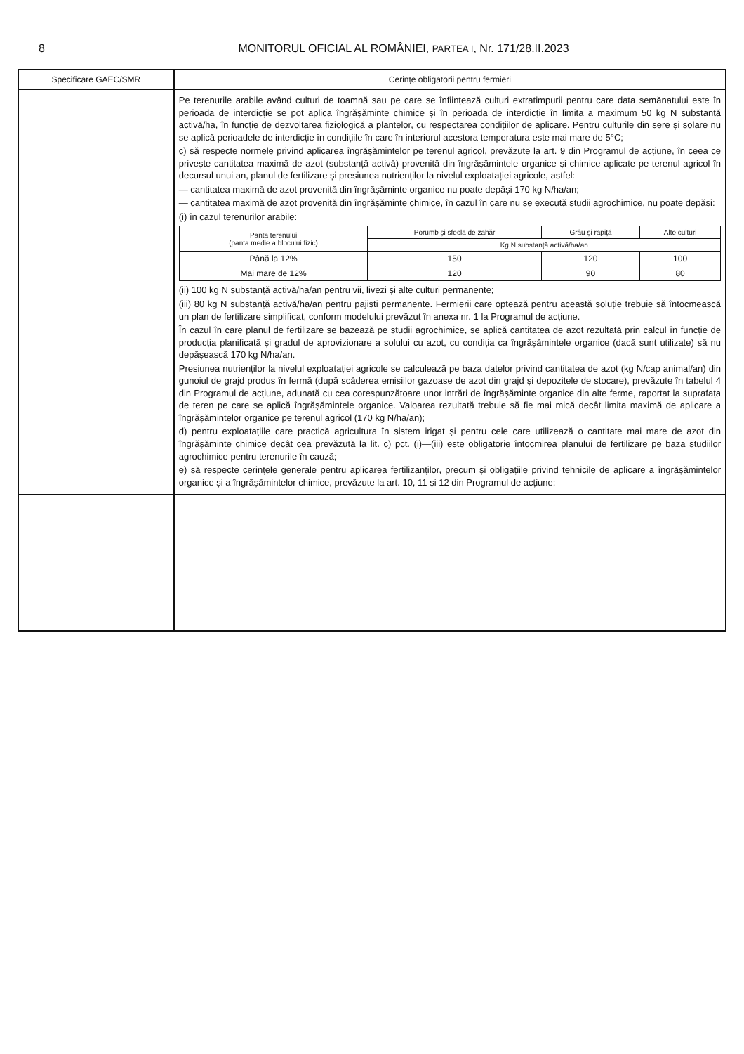8 MONITORUL OFICIAL AL ROMÂNIEI, PARTEA I, Nr. 171/28.II.2023
| Specificare GAEC/SMR | Cerințe obligatorii pentru fermieri |
| --- | --- |
| | Pe terenurile arabile având culturi de toamnă sau pe care se înființează culturi extratimpurii pentru care data semănatului este în perioada de interdicție se pot aplica îngrășăminte chimice și în perioada de interdicție în limita a maximum 50 kg N substanță activă/ha, în funcție de dezvoltarea fiziologică a plantelor, cu respectarea condițiilor de aplicare. Pentru culturile din sere și solare nu se aplică perioadele de interdicție în condițiile în care în interiorul acestora temperatura este mai mare de 5°C; c) să respecte normele privind aplicarea îngrășămintelor pe terenul agricol, prevăzute la art. 9 din Programul de acțiune, în ceea ce privește cantitatea maximă de azot (substanță activă) provenită din îngrășămintele organice și chimice aplicate pe terenul agricol în decursul unui an, planul de fertilizare și presiunea nutrienților la nivelul exploatației agricole, astfel: — cantitatea maximă de azot provenită din îngrășăminte organice nu poate depăși 170 kg N/ha/an; — cantitatea maximă de azot provenită din îngrășăminte chimice, în cazul în care nu se execută studii agrochimice, nu poate depăși: (i) în cazul terenurilor arabile: / Panta terenului (panta medie a blocului fizic) / Porumb și sfeclă de zahăr / Grâu și rapiță / Alte culturi / / --- / --- / --- / --- / / / Kg N substanță activă/ha/an / / / / Până la 12% / 150 / 120 / 100 / / Mai mare de 12% / 120 / 90 / 80 / (ii) 100 kg N substanță activă/ha/an pentru vii, livezi și alte culturi permanente; (iii) 80 kg N substanță activă/ha/an pentru pajiști permanente. Fermierii care optează pentru această soluție trebuie să întocmească un plan de fertilizare simplificat, conform modelului prevăzut în anexa nr. 1 la Programul de acțiune. În cazul în care planul de fertilizare se bazează pe studii agrochimice, se aplică cantitatea de azot rezultată prin calcul în funcție de producția planificată și gradul de aprovizionare a solului cu azot, cu condiția ca îngrășămintele organice (dacă sunt utilizate) să nu depășească 170 kg N/ha/an. Presiunea nutrienților la nivelul exploatației agricole se calculează pe baza datelor privind cantitatea de azot (kg N/cap animal/an) din gunoiul de grajd produs în fermă (după scăderea emisiilor gazoase de azot din grajd și depozitele de stocare), prevăzute în tabelul 4 din Programul de acțiune, adunată cu cea corespunzătoare unor intrări de îngrășăminte organice din alte ferme, raportat la suprafața de teren pe care se aplică îngrășămintele organice. Valoarea rezultată trebuie să fie mai mică decât limita maximă de aplicare a îngrășămintelor organice pe terenul agricol (170 kg N/ha/an); d) pentru exploatațiile care practică agricultura în sistem irigat și pentru cele care utilizează o cantitate mai mare de azot din îngrășăminte chimice decât cea prevăzută la lit. c) pct. (i)—(iii) este obligatorie întocmirea planului de fertilizare pe baza studiilor agrochimice pentru terenurile în cauză; e) să respecte cerințele generale pentru aplicarea fertilizanților, precum și obligațiile privind tehnicile de aplicare a îngrășămintelor organice și a îngrășămintelor chimice, prevăzute la art. 10, 11 și 12 din Programul de acțiune; |